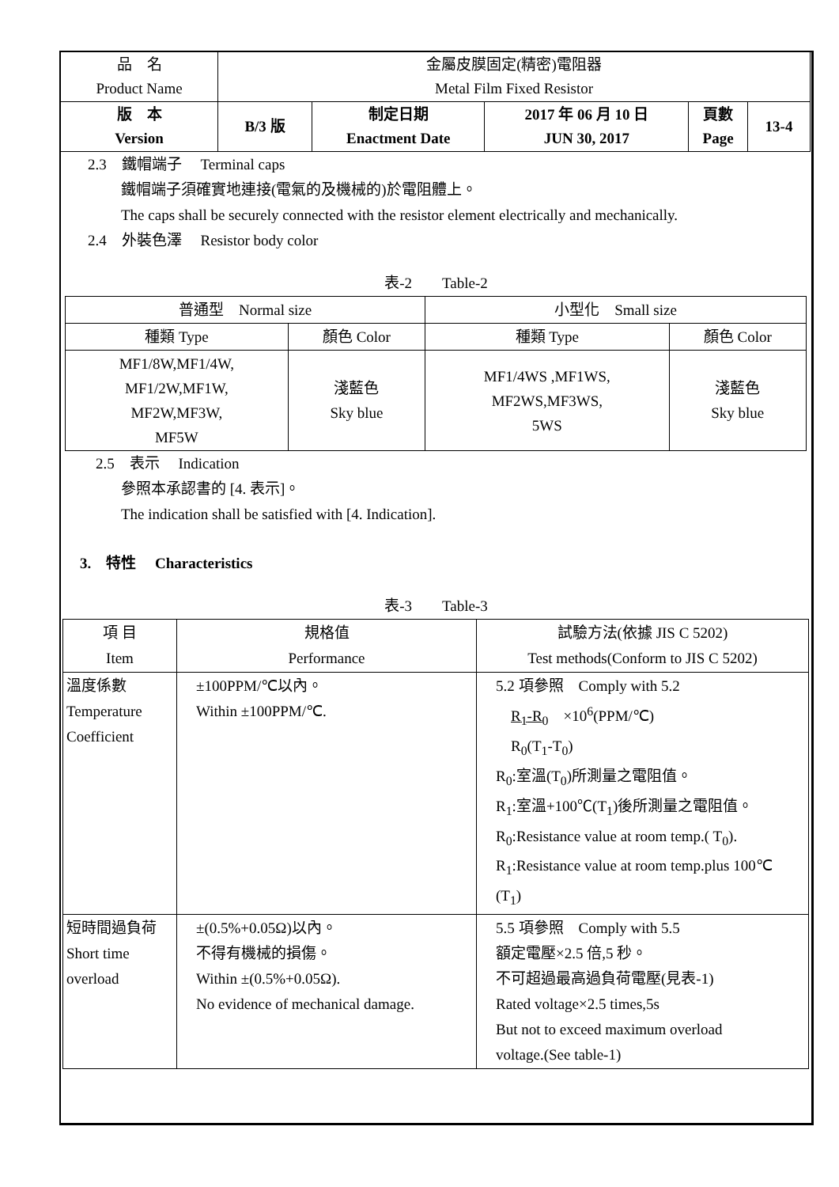| 品 名 Product Name | 金屬皮膜固定(精密)電阻器 Metal Film Fixed Resistor | | | | |
| 版 本 Version | B/3 版 | 制定日期 Enactment Date | 2017 年 06 月 10 日 JUN 30, 2017 | 頁數 Page | 13-4 |
2.3　鐵帽端子　 Terminal caps
鐵帽端子須確實地連接(電氣的及機械的)於電阻體上。
The caps shall be securely connected with the resistor element electrically and mechanically.
2.4　外裝色澤　 Resistor body color
表-2　　Table-2
| 普通型 Normal size | | 小型化 Small size | |
| 種類 Type | 顏色 Color | 種類 Type | 顏色 Color |
| MF1/8W,MF1/4W, MF1/2W,MF1W, MF2W,MF3W, MF5W | 淺藍色 Sky blue | MF1/4WS ,MF1WS, MF2WS,MF3WS, 5WS | 淺藍色 Sky blue |
2.5　表示　 Indication
參照本承認書的 [4. 表示]。
The indication shall be satisfied with [4. Indication].
3.　特性　 Characteristics
表-3　　Table-3
| 項 目 Item | 規格值 Performance | 試驗方法(依據 JIS C 5202) Test methods(Conform to JIS C 5202) |
| 溫度係數 Temperature Coefficient | ±100PPM/℃以內。 Within ±100PPM/℃. | 5.2 項參照 Comply with 5.2 R<sub>1</sub>-R<sub>0</sub> ×10<sup>6</sup>(PPM/℃) R<sub>0</sub>(T<sub>1</sub>-T<sub>0</sub>) R<sub>0</sub>:室溫(T<sub>0</sub>)所測量之電阻值。 R<sub>1</sub>:室溫+100℃(T<sub>1</sub>)後所測量之電阻值。 R<sub>0</sub>:Resistance value at room temp.( T<sub>0</sub>). R<sub>1</sub>:Resistance value at room temp.plus 100℃ (T<sub>1</sub>) |
| 短時間過負荷 Short time overload | ±(0.5%+0.05Ω)以內。 不得有機械的損傷。 Within ±(0.5%+0.05Ω). No evidence of mechanical damage. | 5.5 項參照 Comply with 5.5 額定電壓×2.5 倍,5 秒。 不可超過最高過負荷電壓(見表-1) Rated voltage×2.5 times,5s But not to exceed maximum overload voltage.(See table-1) |